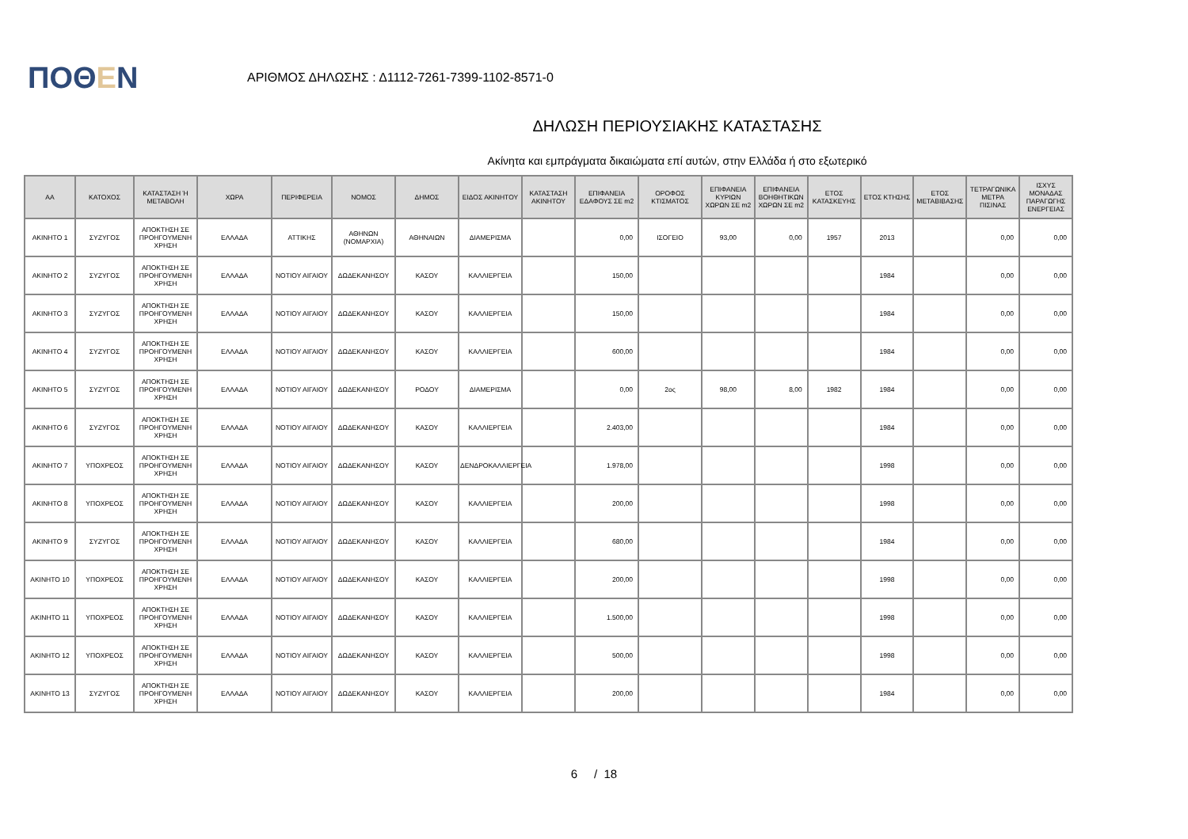ΠΟΘΕΝ
ΑΡΙΘΜΟΣ ΔΗΛΩΣΗΣ : Δ1112-7261-7399-1102-8571-0
ΔΗΛΩΣΗ ΠΕΡΙΟΥΣΙΑΚΗΣ ΚΑΤΑΣΤΑΣΗΣ
Ακίνητα και εμπράγματα δικαιώματα επί αυτών, στην Ελλάδα ή στο εξωτερικό
| ΑΑ | ΚΑΤΟΧΟΣ | ΚΑΤΑΣΤΑΣΗ Ή ΜΕΤΑΒΟΛΗ | ΧΩΡΑ | ΠΕΡΙΦΕΡΕΙΑ | ΝΟΜΟΣ | ΔΗΜΟΣ | ΕΙΔΟΣ ΑΚΙΝΗΤΟΥ | ΚΑΤΑΣΤΑΣΗ ΑΚΙΝΗΤΟΥ | ΕΠΙΦΑΝΕΙΑ ΕΔΑΦΟΥΣ ΣΕ m2 | ΟΡΟΦΟΣ ΚΤΙΣΜΑΤΟΣ | ΕΠΙΦΑΝΕΙΑ ΚΥΡΙΩΝ ΧΩΡΩΝ ΣΕ m2 | ΕΠΙΦΑΝΕΙΑ ΒΟΗΘΗΤΙΚΩΝ ΧΩΡΩΝ ΣΕ m2 | ΕΤΟΣ ΚΑΤΑΣΚΕΥΗΣ | ΕΤΟΣ ΚΤΗΣΗΣ | ΕΤΟΣ ΜΕΤΑΒΙΒΑΣΗΣ | ΤΕΤΡΑΓΩΝΙΚΑ ΜΕΤΡΑ ΠΙΣΙΝΑΣ | ΙΣΧΥΣ ΜΟΝΑΔΑΣ ΠΑΡΑΓΩΓΗΣ ΕΝΕΡΓΕΙΑΣ |
| --- | --- | --- | --- | --- | --- | --- | --- | --- | --- | --- | --- | --- | --- | --- | --- | --- | --- |
| ΑΚΙΝΗΤΟ 1 | ΣΥΖΥΓΟΣ | ΑΠΟΚΤΗΣΗ ΣΕ ΠΡΟΗΓΟΥΜΕΝΗ ΧΡΗΣΗ | ΕΛΛΑΔΑ | ΑΤΤΙΚΗΣ | ΑΘΗΝΩΝ (ΝΟΜΑΡΧΙΑ) | ΑΘΗΝΑΙΩΝ | ΔΙΑΜΕΡΙΣΜΑ | | 0,00 | ΙΣΟΓΕΙΟ | 93,00 | 0,00 | 1957 | 2013 | | 0,00 | 0,00 |
| ΑΚΙΝΗΤΟ 2 | ΣΥΖΥΓΟΣ | ΑΠΟΚΤΗΣΗ ΣΕ ΠΡΟΗΓΟΥΜΕΝΗ ΧΡΗΣΗ | ΕΛΛΑΔΑ | ΝΟΤΙΟΥ ΑΙΓΑΙΟΥ | ΔΩΔΕΚΑΝΗΣΟΥ | ΚΑΣΟΥ | ΚΑΛΛΙΕΡΓΕΙΑ | | 150,00 | | | | | 1984 | | 0,00 | 0,00 |
| ΑΚΙΝΗΤΟ 3 | ΣΥΖΥΓΟΣ | ΑΠΟΚΤΗΣΗ ΣΕ ΠΡΟΗΓΟΥΜΕΝΗ ΧΡΗΣΗ | ΕΛΛΑΔΑ | ΝΟΤΙΟΥ ΑΙΓΑΙΟΥ | ΔΩΔΕΚΑΝΗΣΟΥ | ΚΑΣΟΥ | ΚΑΛΛΙΕΡΓΕΙΑ | | 150,00 | | | | | 1984 | | 0,00 | 0,00 |
| ΑΚΙΝΗΤΟ 4 | ΣΥΖΥΓΟΣ | ΑΠΟΚΤΗΣΗ ΣΕ ΠΡΟΗΓΟΥΜΕΝΗ ΧΡΗΣΗ | ΕΛΛΑΔΑ | ΝΟΤΙΟΥ ΑΙΓΑΙΟΥ | ΔΩΔΕΚΑΝΗΣΟΥ | ΚΑΣΟΥ | ΚΑΛΛΙΕΡΓΕΙΑ | | 600,00 | | | | | 1984 | | 0,00 | 0,00 |
| ΑΚΙΝΗΤΟ 5 | ΣΥΖΥΓΟΣ | ΑΠΟΚΤΗΣΗ ΣΕ ΠΡΟΗΓΟΥΜΕΝΗ ΧΡΗΣΗ | ΕΛΛΑΔΑ | ΝΟΤΙΟΥ ΑΙΓΑΙΟΥ | ΔΩΔΕΚΑΝΗΣΟΥ | ΡΟΔΟΥ | ΔΙΑΜΕΡΙΣΜΑ | | 0,00 | 2ος | 98,00 | 8,00 | 1982 | 1984 | | 0,00 | 0,00 |
| ΑΚΙΝΗΤΟ 6 | ΣΥΖΥΓΟΣ | ΑΠΟΚΤΗΣΗ ΣΕ ΠΡΟΗΓΟΥΜΕΝΗ ΧΡΗΣΗ | ΕΛΛΑΔΑ | ΝΟΤΙΟΥ ΑΙΓΑΙΟΥ | ΔΩΔΕΚΑΝΗΣΟΥ | ΚΑΣΟΥ | ΚΑΛΛΙΕΡΓΕΙΑ | | 2.403,00 | | | | | 1984 | | 0,00 | 0,00 |
| ΑΚΙΝΗΤΟ 7 | ΥΠΟΧΡΕΟΣ | ΑΠΟΚΤΗΣΗ ΣΕ ΠΡΟΗΓΟΥΜΕΝΗ ΧΡΗΣΗ | ΕΛΛΑΔΑ | ΝΟΤΙΟΥ ΑΙΓΑΙΟΥ | ΔΩΔΕΚΑΝΗΣΟΥ | ΚΑΣΟΥ | ΔΕΝΔΡΟΚΑΛΛΙΕΡΓΕΙΑ | | 1.978,00 | | | | | 1998 | | 0,00 | 0,00 |
| ΑΚΙΝΗΤΟ 8 | ΥΠΟΧΡΕΟΣ | ΑΠΟΚΤΗΣΗ ΣΕ ΠΡΟΗΓΟΥΜΕΝΗ ΧΡΗΣΗ | ΕΛΛΑΔΑ | ΝΟΤΙΟΥ ΑΙΓΑΙΟΥ | ΔΩΔΕΚΑΝΗΣΟΥ | ΚΑΣΟΥ | ΚΑΛΛΙΕΡΓΕΙΑ | | 200,00 | | | | | 1998 | | 0,00 | 0,00 |
| ΑΚΙΝΗΤΟ 9 | ΣΥΖΥΓΟΣ | ΑΠΟΚΤΗΣΗ ΣΕ ΠΡΟΗΓΟΥΜΕΝΗ ΧΡΗΣΗ | ΕΛΛΑΔΑ | ΝΟΤΙΟΥ ΑΙΓΑΙΟΥ | ΔΩΔΕΚΑΝΗΣΟΥ | ΚΑΣΟΥ | ΚΑΛΛΙΕΡΓΕΙΑ | | 680,00 | | | | | 1984 | | 0,00 | 0,00 |
| ΑΚΙΝΗΤΟ 10 | ΥΠΟΧΡΕΟΣ | ΑΠΟΚΤΗΣΗ ΣΕ ΠΡΟΗΓΟΥΜΕΝΗ ΧΡΗΣΗ | ΕΛΛΑΔΑ | ΝΟΤΙΟΥ ΑΙΓΑΙΟΥ | ΔΩΔΕΚΑΝΗΣΟΥ | ΚΑΣΟΥ | ΚΑΛΛΙΕΡΓΕΙΑ | | 200,00 | | | | | 1998 | | 0,00 | 0,00 |
| ΑΚΙΝΗΤΟ 11 | ΥΠΟΧΡΕΟΣ | ΑΠΟΚΤΗΣΗ ΣΕ ΠΡΟΗΓΟΥΜΕΝΗ ΧΡΗΣΗ | ΕΛΛΑΔΑ | ΝΟΤΙΟΥ ΑΙΓΑΙΟΥ | ΔΩΔΕΚΑΝΗΣΟΥ | ΚΑΣΟΥ | ΚΑΛΛΙΕΡΓΕΙΑ | | 1.500,00 | | | | | 1998 | | 0,00 | 0,00 |
| ΑΚΙΝΗΤΟ 12 | ΥΠΟΧΡΕΟΣ | ΑΠΟΚΤΗΣΗ ΣΕ ΠΡΟΗΓΟΥΜΕΝΗ ΧΡΗΣΗ | ΕΛΛΑΔΑ | ΝΟΤΙΟΥ ΑΙΓΑΙΟΥ | ΔΩΔΕΚΑΝΗΣΟΥ | ΚΑΣΟΥ | ΚΑΛΛΙΕΡΓΕΙΑ | | 500,00 | | | | | 1998 | | 0,00 | 0,00 |
| ΑΚΙΝΗΤΟ 13 | ΣΥΖΥΓΟΣ | ΑΠΟΚΤΗΣΗ ΣΕ ΠΡΟΗΓΟΥΜΕΝΗ ΧΡΗΣΗ | ΕΛΛΑΔΑ | ΝΟΤΙΟΥ ΑΙΓΑΙΟΥ | ΔΩΔΕΚΑΝΗΣΟΥ | ΚΑΣΟΥ | ΚΑΛΛΙΕΡΓΕΙΑ | | 200,00 | | | | | 1984 | | 0,00 | 0,00 |
6 / 18